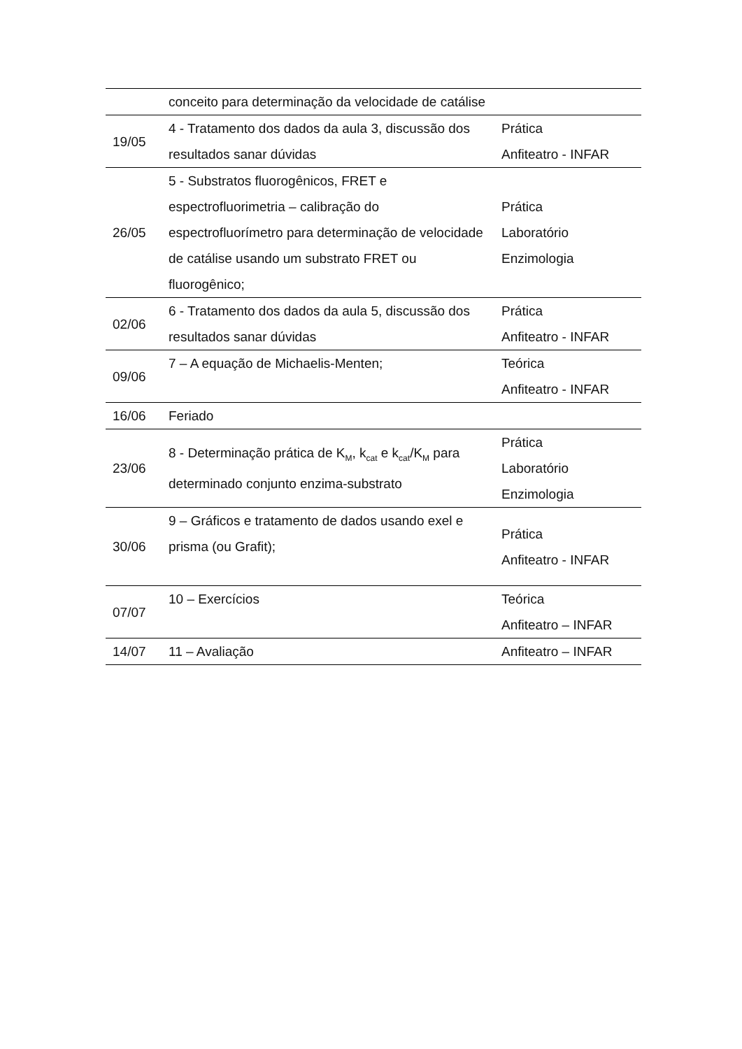| | conceito para determinação da velocidade de catálise | |
| 19/05 | 4 - Tratamento dos dados da aula 3, discussão dos resultados sanar dúvidas | Prática Anfiteatro - INFAR |
| 26/05 | 5 - Substratos fluorogênicos, FRET e espectrofluorimetria – calibração do espectrofluorímetro para determinação de velocidade de catálise usando um substrato FRET ou fluorogênico; | Prática Laboratório Enzimologia |
| 02/06 | 6 - Tratamento dos dados da aula 5, discussão dos resultados sanar dúvidas | Prática Anfiteatro - INFAR |
| 09/06 | 7 – A equação de Michaelis-Menten; | Teórica Anfiteatro - INFAR |
| 16/06 | Feriado | |
| 23/06 | 8 - Determinação prática de K<sub>M</sub>, k<sub>cat</sub> e k<sub>cat</sub>/K<sub>M</sub> para determinado conjunto enzima-substrato | Prática Laboratório Enzimologia |
| 30/06 | 9 – Gráficos e tratamento de dados usando exel e prisma (ou Grafit); | Prática Anfiteatro - INFAR |
| 07/07 | 10 – Exercícios | Teórica Anfiteatro – INFAR |
| 14/07 | 11 – Avaliação | Anfiteatro – INFAR |